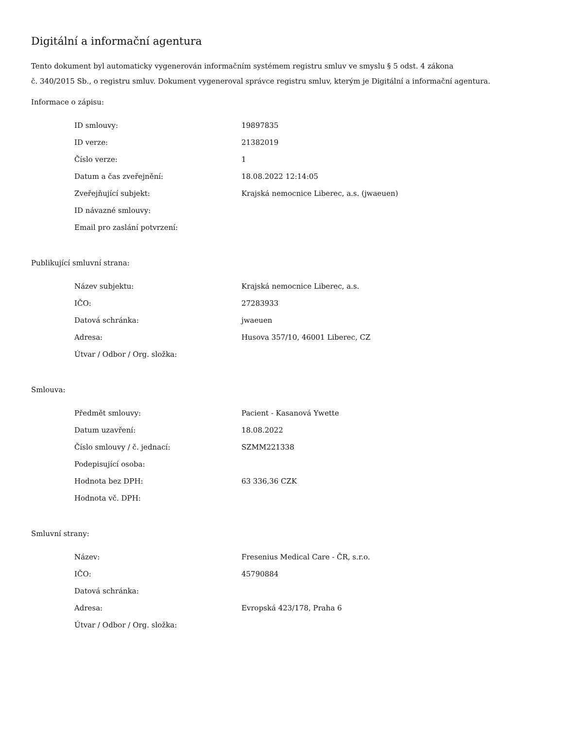Digitální a informační agentura
Tento dokument byl automaticky vygenerován informačním systémem registru smluv ve smyslu § 5 odst. 4 zákona
č. 340/2015 Sb., o registru smluv. Dokument vygeneroval správce registru smluv, kterým je Digitální a informační agentura.
Informace o zápisu:
| ID smlouvy: | 19897835 |
| ID verze: | 21382019 |
| Číslo verze: | 1 |
| Datum a čas zveřejnění: | 18.08.2022 12:14:05 |
| Zveřejňující subjekt: | Krajská nemocnice Liberec, a.s. (jwaeuen) |
| ID návazné smlouvy: | |
| Email pro zaslání potvrzení: | |
Publikující smluvní strana:
| Název subjektu: | Krajská nemocnice Liberec, a.s. |
| IČO: | 27283933 |
| Datová schránka: | jwaeuen |
| Adresa: | Husova 357/10, 46001 Liberec, CZ |
| Útvar / Odbor / Org. složka: | |
Smlouva:
| Předmět smlouvy: | Pacient - Kasanová Ywette |
| Datum uzavření: | 18.08.2022 |
| Číslo smlouvy / č. jednací: | SZMM221338 |
| Podepisující osoba: | |
| Hodnota bez DPH: | 63 336,36 CZK |
| Hodnota vč. DPH: | |
Smluvní strany:
| Název: | Fresenius Medical Care - ČR, s.r.o. |
| IČO: | 45790884 |
| Datová schránka: | |
| Adresa: | Evropská 423/178, Praha 6 |
| Útvar / Odbor / Org. složka: | |